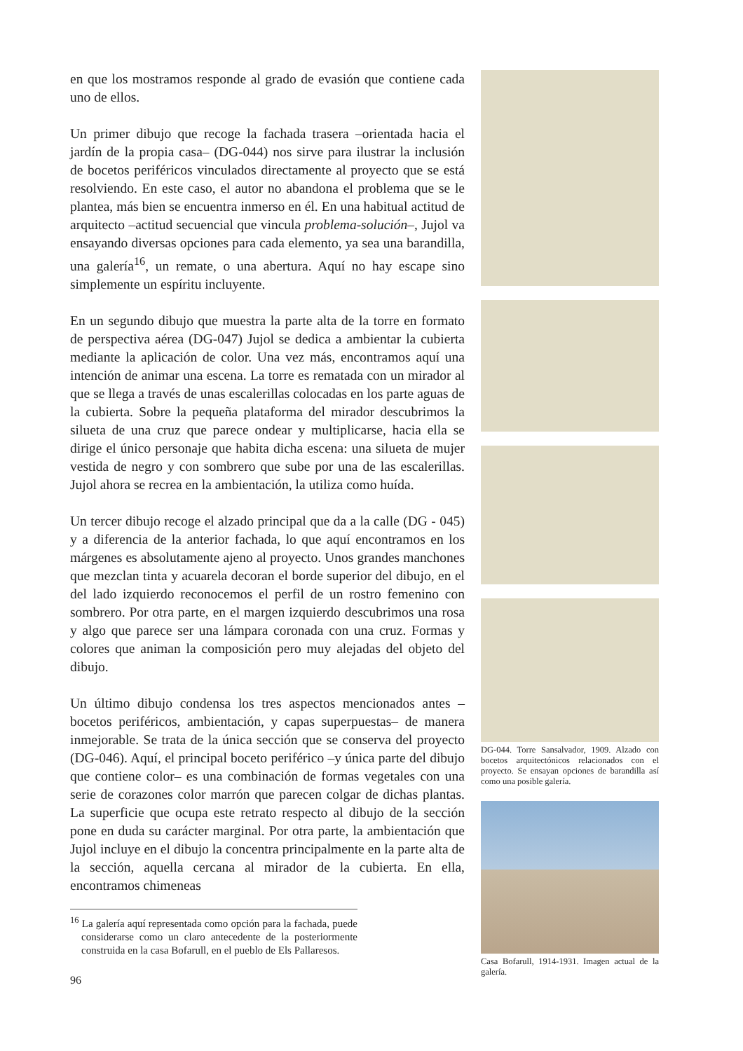en que los mostramos responde al grado de evasión que contiene cada uno de ellos.
Un primer dibujo que recoge la fachada trasera –orientada hacia el jardín de la propia casa– (DG-044) nos sirve para ilustrar la inclusión de bocetos periféricos vinculados directamente al proyecto que se está resolviendo. En este caso, el autor no abandona el problema que se le plantea, más bien se encuentra inmerso en él. En una habitual actitud de arquitecto –actitud secuencial que vincula problema-solución–, Jujol va ensayando diversas opciones para cada elemento, ya sea una barandilla, una galería<sup>16</sup>, un remate, o una abertura. Aquí no hay escape sino simplemente un espíritu incluyente.
En un segundo dibujo que muestra la parte alta de la torre en formato de perspectiva aérea (DG-047) Jujol se dedica a ambientar la cubierta mediante la aplicación de color. Una vez más, encontramos aquí una intención de animar una escena. La torre es rematada con un mirador al que se llega a través de unas escalerillas colocadas en los parte aguas de la cubierta. Sobre la pequeña plataforma del mirador descubrimos la silueta de una cruz que parece ondear y multiplicarse, hacia ella se dirige el único personaje que habita dicha escena: una silueta de mujer vestida de negro y con sombrero que sube por una de las escalerillas. Jujol ahora se recrea en la ambientación, la utiliza como huída.
Un tercer dibujo recoge el alzado principal que da a la calle (DG - 045) y a diferencia de la anterior fachada, lo que aquí encontramos en los márgenes es absolutamente ajeno al proyecto. Unos grandes manchones que mezclan tinta y acuarela decoran el borde superior del dibujo, en el del lado izquierdo reconocemos el perfil de un rostro femenino con sombrero. Por otra parte, en el margen izquierdo descubrimos una rosa y algo que parece ser una lámpara coronada con una cruz. Formas y colores que animan la composición pero muy alejadas del objeto del dibujo.
Un último dibujo condensa los tres aspectos mencionados antes –bocetos periféricos, ambientación, y capas superpuestas– de manera inmejorable. Se trata de la única sección que se conserva del proyecto (DG-046). Aquí, el principal boceto periférico –y única parte del dibujo que contiene color– es una combinación de formas vegetales con una serie de corazones color marrón que parecen colgar de dichas plantas. La superficie que ocupa este retrato respecto al dibujo de la sección pone en duda su carácter marginal. Por otra parte, la ambientación que Jujol incluye en el dibujo la concentra principalmente en la parte alta de la sección, aquella cercana al mirador de la cubierta. En ella, encontramos chimeneas
<sup>16</sup> La galería aquí representada como opción para la fachada, puede considerarse como un claro antecedente de la posteriormente construida en la casa Bofarull, en el pueblo de Els Pallaresos.
96
DG-044. Torre Sansalvador, 1909. Alzado con bocetos arquitectónicos relacionados con el proyecto. Se ensayan opciones de barandilla así como una posible galería.
Casa Bofarull, 1914-1931. Imagen actual de la galería.